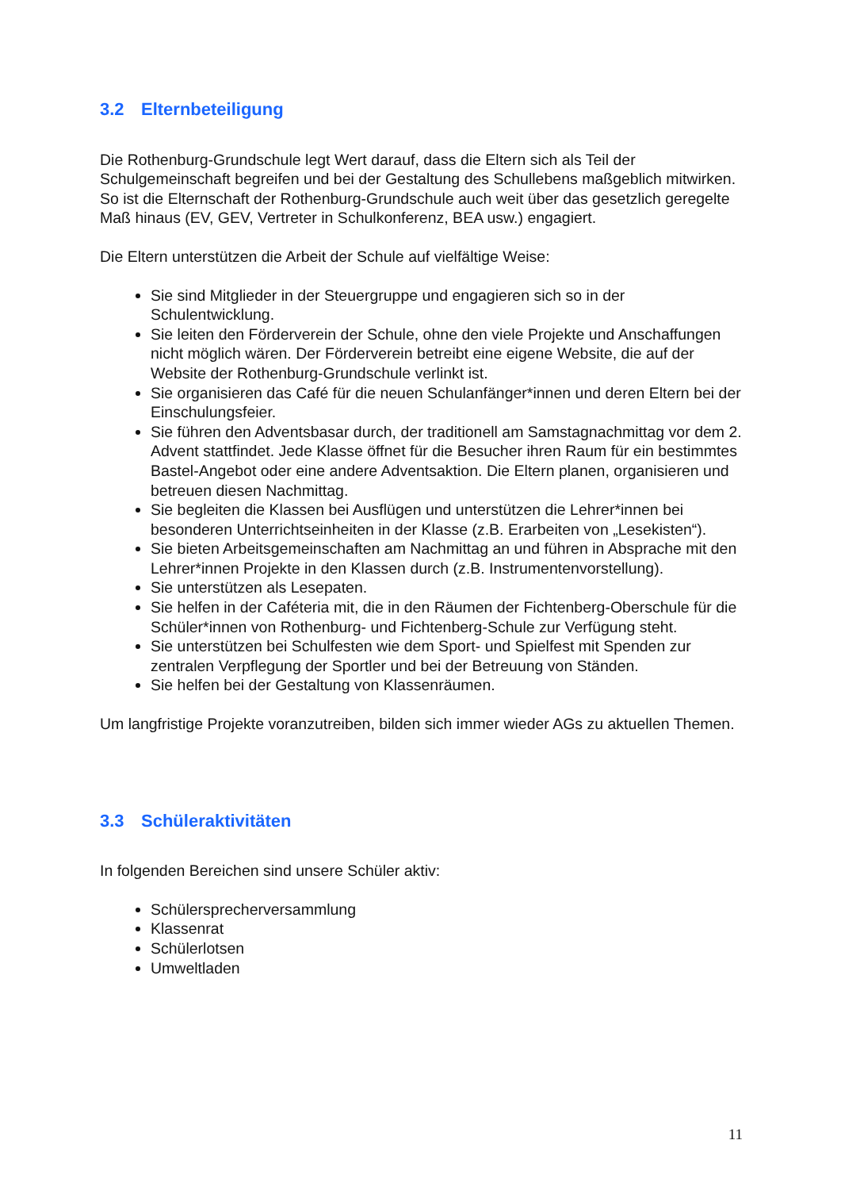3.2 Elternbeteiligung
Die Rothenburg-Grundschule legt Wert darauf, dass die Eltern sich als Teil der Schulgemeinschaft begreifen und bei der Gestaltung des Schullebens maßgeblich mitwirken. So ist die Elternschaft der Rothenburg-Grundschule auch weit über das gesetzlich geregelte Maß hinaus (EV, GEV, Vertreter in Schulkonferenz, BEA usw.) engagiert.
Die Eltern unterstützen die Arbeit der Schule auf vielfältige Weise:
Sie sind Mitglieder in der Steuergruppe und engagieren sich so in der Schulentwicklung.
Sie leiten den Förderverein der Schule, ohne den viele Projekte und Anschaffungen nicht möglich wären. Der Förderverein betreibt eine eigene Website, die auf der Website der Rothenburg-Grundschule verlinkt ist.
Sie organisieren das Café für die neuen Schulanfänger*innen und deren Eltern bei der Einschulungsfeier.
Sie führen den Adventsbasar durch, der traditionell am Samstagnachmittag vor dem 2. Advent stattfindet. Jede Klasse öffnet für die Besucher ihren Raum für ein bestimmtes Bastel-Angebot oder eine andere Adventsaktion. Die Eltern planen, organisieren und betreuen diesen Nachmittag.
Sie begleiten die Klassen bei Ausflügen und unterstützen die Lehrer*innen bei besonderen Unterrichtseinheiten in der Klasse (z.B. Erarbeiten von „Lesekisten“).
Sie bieten Arbeitsgemeinschaften am Nachmittag an und führen in Absprache mit den Lehrer*innen Projekte in den Klassen durch (z.B. Instrumentenvorstellung).
Sie unterstützen als Lesepaten.
Sie helfen in der Caféteria mit, die in den Räumen der Fichtenberg-Oberschule für die Schüler*innen von Rothenburg- und Fichtenberg-Schule zur Verfügung steht.
Sie unterstützen bei Schulfesten wie dem Sport- und Spielfest mit Spenden zur zentralen Verpflegung der Sportler und bei der Betreuung von Ständen.
Sie helfen bei der Gestaltung von Klassenräumen.
Um langfristige Projekte voranzutreiben, bilden sich immer wieder AGs zu aktuellen Themen.
3.3 Schüleraktivitäten
In folgenden Bereichen sind unsere Schüler aktiv:
Schülersprecherversammlung
Klassenrat
Schülerlotsen
Umweltladen
11